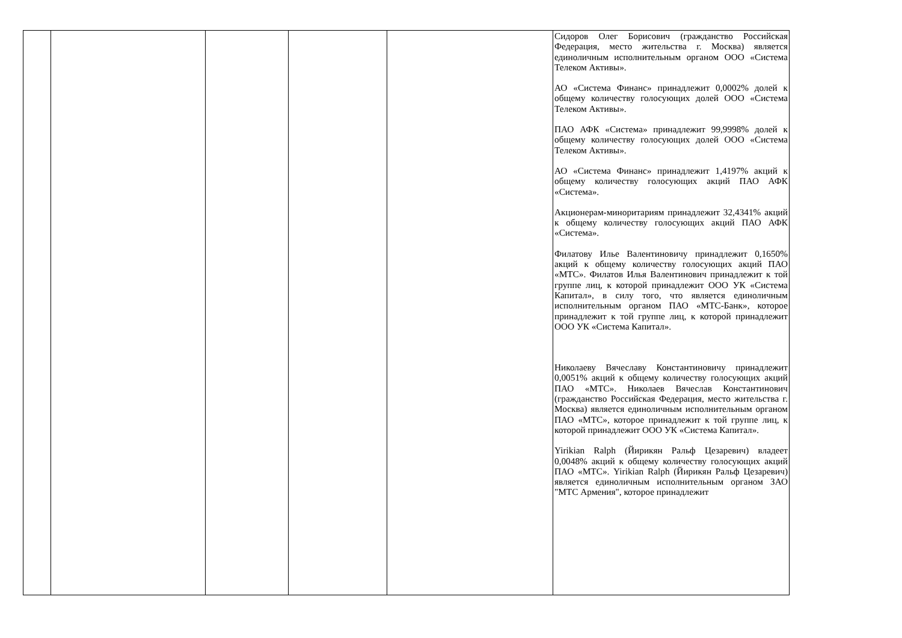| | | | | | Сидоров Олег Борисович (гражданство Российская Федерация, место жительства г. Москва) является единоличным исполнительным органом ООО «Система Телеком Активы». АО «Система Финанс» принадлежит 0,0002% долей к общему количеству голосующих долей ООО «Система Телеком Активы». ПАО АФК «Система» принадлежит 99,9998% долей к общему количеству голосующих долей ООО «Система Телеком Активы». АО «Система Финанс» принадлежит 1,4197% акций к общему количеству голосующих акций ПАО АФК «Система». Акционерам-миноритариям принадлежит 32,4341% акций к общему количеству голосующих акций ПАО АФК «Система». Филатову Илье Валентиновичу принадлежит 0,1650% акций к общему количеству голосующих акций ПАО «МТС». Филатов Илья Валентинович принадлежит к той группе лиц, к которой принадлежит ООО УК «Система Капитал», в силу того, что является единоличным исполнительным органом ПАО «МТС-Банк», которое принадлежит к той группе лиц, к которой принадлежит ООО УК «Система Капитал». Николаеву Вячеславу Константиновичу принадлежит 0,0051% акций к общему количеству голосующих акций ПАО «МТС». Николаев Вячеслав Константинович (гражданство Российская Федерация, место жительства г. Москва) является единоличным исполнительным органом ПАО «МТС», которое принадлежит к той группе лиц, к которой принадлежит ООО УК «Система Капитал». Yirikian Ralph (Йирикян Ральф Цезаревич) владеет 0,0048% акций к общему количеству голосующих акций ПАО «МТС». Yirikian Ralph (Йирикян Ральф Цезаревич) является единоличным исполнительным органом ЗАО "МТС Армения", которое принадлежит |